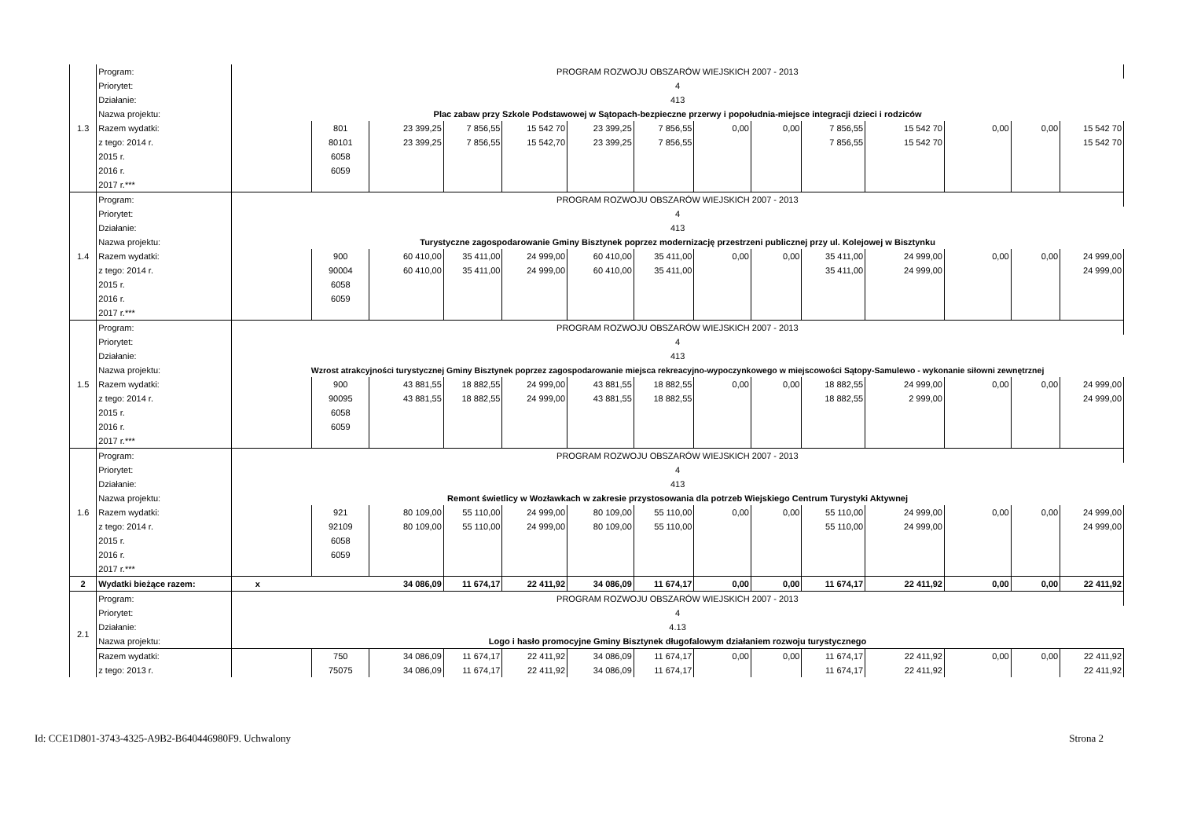| 1.3 | Program: | PROGRAM ROZWOJU OBSZARÓW WIEJSKICH 2007 - 2013 | | | | | | | | | | | | | |
| | Priorytet: | 4 | | | | | | | | | | | | | |
| | Działanie: | 413 | | | | | | | | | | | | | |
| | Nazwa projektu: | Plac zabaw przy Szkole Podstawowej w Sątopach-bezpieczne przerwy i popołudnia-miejsce integracji dzieci i rodziców | | | | | | | | | | | | | |
| | Razem wydatki: | | 801 | 23 399,25 | 7 856,55 | 15 542 70 | 23 399,25 | 7 856,55 | 0,00 | 0,00 | 7 856,55 | 15 542 70 | 0,00 | 0,00 | 15 542 70 |
| | z tego: 2014 r. | | 80101 | 23 399,25 | 7 856,55 | 15 542,70 | 23 399,25 | 7 856,55 | | | 7 856,55 | 15 542 70 | | | 15 542 70 |
| | 2015 r. | | 6058 | | | | | | | | | | | | |
| | 2016 r. | | 6059 | | | | | | | | | | | | |
| | 2017 r.*** | | | | | | | | | | | | | | |
| 1.4 | Program: | PROGRAM ROZWOJU OBSZARÓW WIEJSKICH 2007 - 2013 | | | | | | | | | | | | | |
| | Priorytet: | 4 | | | | | | | | | | | | | |
| | Działanie: | 413 | | | | | | | | | | | | | |
| | Nazwa projektu: | Turystyczne zagospodarowanie Gminy Bisztynek poprzez modernizację przestrzeni publicznej przy ul. Kolejowej w Bisztynku | | | | | | | | | | | | | |
| | Razem wydatki: | | 900 | 60 410,00 | 35 411,00 | 24 999,00 | 60 410,00 | 35 411,00 | 0,00 | 0,00 | 35 411,00 | 24 999,00 | 0,00 | 0,00 | 24 999,00 |
| | z tego: 2014 r. | | 90004 | 60 410,00 | 35 411,00 | 24 999,00 | 60 410,00 | 35 411,00 | | | 35 411,00 | 24 999,00 | | | 24 999,00 |
| | 2015 r. | | 6058 | | | | | | | | | | | | |
| | 2016 r. | | 6059 | | | | | | | | | | | | |
| | 2017 r.*** | | | | | | | | | | | | | | |
| 1.5 | Program: | PROGRAM ROZWOJU OBSZARÓW WIEJSKICH 2007 - 2013 | | | | | | | | | | | | | |
| | Priorytet: | 4 | | | | | | | | | | | | | |
| | Działanie: | 413 | | | | | | | | | | | | | |
| | Nazwa projektu: | Wzrost atrakcyjności turystycznej Gminy Bisztynek poprzez zagospodarowanie miejsca rekreacyjno-wypoczynkowego w miejscowości Sątopy-Samulewo - wykonanie siłowni zewnętrznej | | | | | | | | | | | | | |
| | Razem wydatki: | | 900 | 43 881,55 | 18 882,55 | 24 999,00 | 43 881,55 | 18 882,55 | 0,00 | 0,00 | 18 882,55 | 24 999,00 | 0,00 | 0,00 | 24 999,00 |
| | z tego: 2014 r. | | 90095 | 43 881,55 | 18 882,55 | 24 999,00 | 43 881,55 | 18 882,55 | | | 18 882,55 | 2 999,00 | | | 24 999,00 |
| | 2015 r. | | 6058 | | | | | | | | | | | | |
| | 2016 r. | | 6059 | | | | | | | | | | | | |
| | 2017 r.*** | | | | | | | | | | | | | | |
| 1.6 | Program: | PROGRAM ROZWOJU OBSZARÓW WIEJSKICH 2007 - 2013 | | | | | | | | | | | | | |
| | Priorytet: | 4 | | | | | | | | | | | | | |
| | Działanie: | 413 | | | | | | | | | | | | | |
| | Nazwa projektu: | Remont świetlicy w Wozławkach w zakresie przystosowania dla potrzeb Wiejskiego Centrum Turystyki Aktywnej | | | | | | | | | | | | | |
| | Razem wydatki: | | 921 | 80 109,00 | 55 110,00 | 24 999,00 | 80 109,00 | 55 110,00 | 0,00 | 0,00 | 55 110,00 | 24 999,00 | 0,00 | 0,00 | 24 999,00 |
| | z tego: 2014 r. | | 92109 | 80 109,00 | 55 110,00 | 24 999,00 | 80 109,00 | 55 110,00 | | | 55 110,00 | 24 999,00 | | | 24 999,00 |
| | 2015 r. | | 6058 | | | | | | | | | | | | |
| | 2016 r. | | 6059 | | | | | | | | | | | | |
| | 2017 r.*** | | | | | | | | | | | | | | |
| 2 | Wydatki bieżące razem: | x | | 34 086,09 | 11 674,17 | 22 411,92 | 34 086,09 | 11 674,17 | 0,00 | 0,00 | 11 674,17 | 22 411,92 | 0,00 | 0,00 | 22 411,92 |
| 2.1 | Program: | PROGRAM ROZWOJU OBSZARÓW WIEJSKICH 2007 - 2013 | | | | | | | | | | | | | |
| | Priorytet: | 4 | | | | | | | | | | | | | |
| | Działanie: | 4.13 | | | | | | | | | | | | | |
| | Nazwa projektu: | Logo i hasło promocyjne Gminy Bisztynek długofalowym działaniem rozwoju turystycznego | | | | | | | | | | | | | |
| | Razem wydatki: | | 750 | 34 086,09 | 11 674,17 | 22 411,92 | 34 086,09 | 11 674,17 | 0,00 | 0,00 | 11 674,17 | 22 411,92 | 0,00 | 0,00 | 22 411,92 |
| | z tego: 2013 r. | | 75075 | 34 086,09 | 11 674,17 | 22 411,92 | 34 086,09 | 11 674,17 | | | 11 674,17 | 22 411,92 | | | 22 411,92 |
Id: CCE1D801-3743-4325-A9B2-B640446980F9. Uchwalony Strona 2